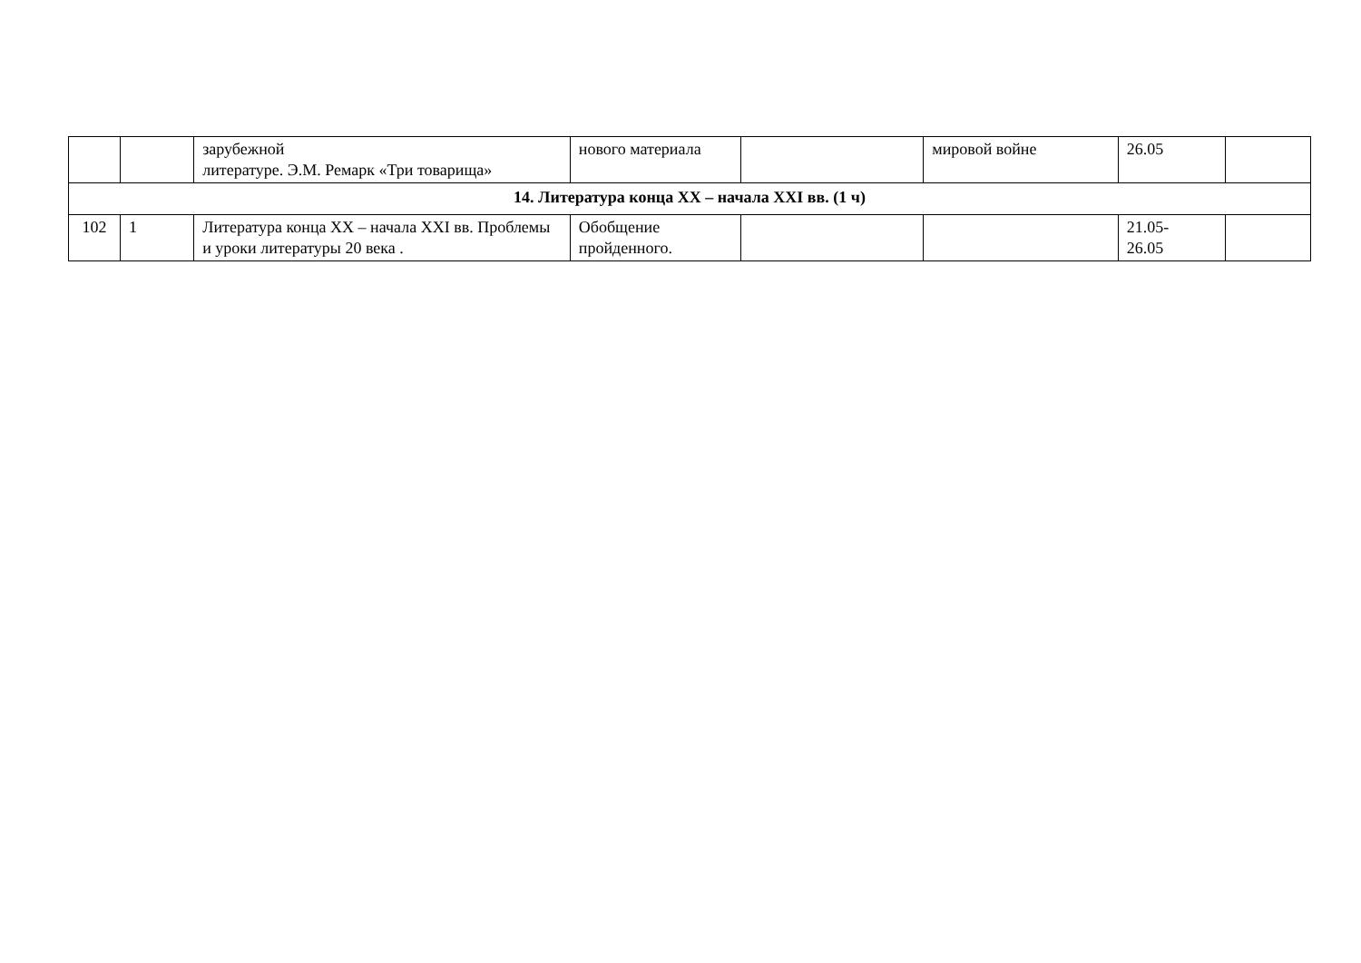| | | зарубежной литературе. Э.М. Ремарк «Три товарища» | нового материала | | мировой войне | 26.05 | |
| 14. Литература конца XX – начала XXI вв. (1 ч) | | | | | | | |
| 102 | 1 | Литература конца XX – начала XXI вв. Проблемы и уроки литературы 20 века . | Обобщение пройденного. | | | 21.05- 26.05 | |